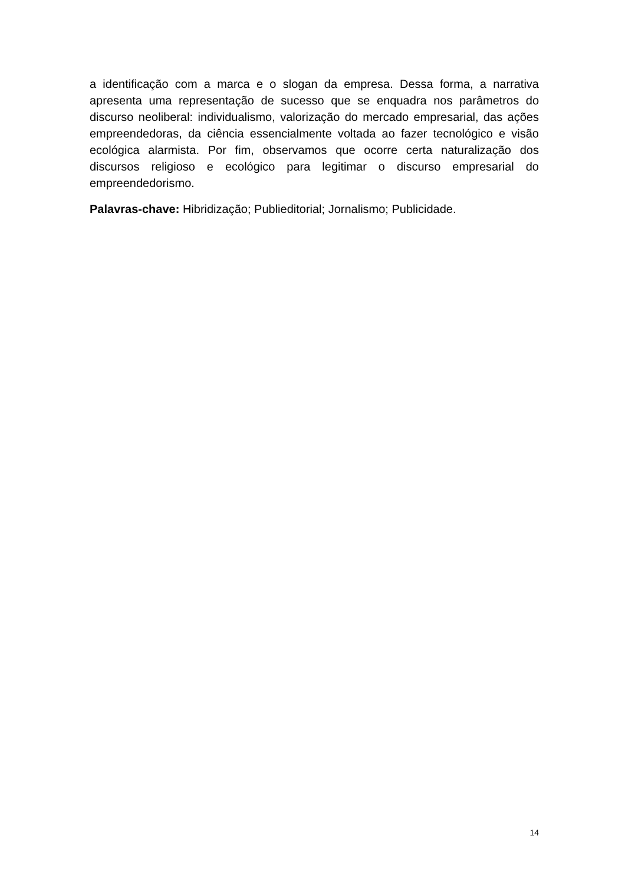a identificação com a marca e o slogan da empresa. Dessa forma, a narrativa apresenta uma representação de sucesso que se enquadra nos parâmetros do discurso neoliberal: individualismo, valorização do mercado empresarial, das ações empreendedoras, da ciência essencialmente voltada ao fazer tecnológico e visão ecológica alarmista. Por fim, observamos que ocorre certa naturalização dos discursos religioso e ecológico para legitimar o discurso empresarial do empreendedorismo.
Palavras-chave: Hibridização; Publieditorial; Jornalismo; Publicidade.
14